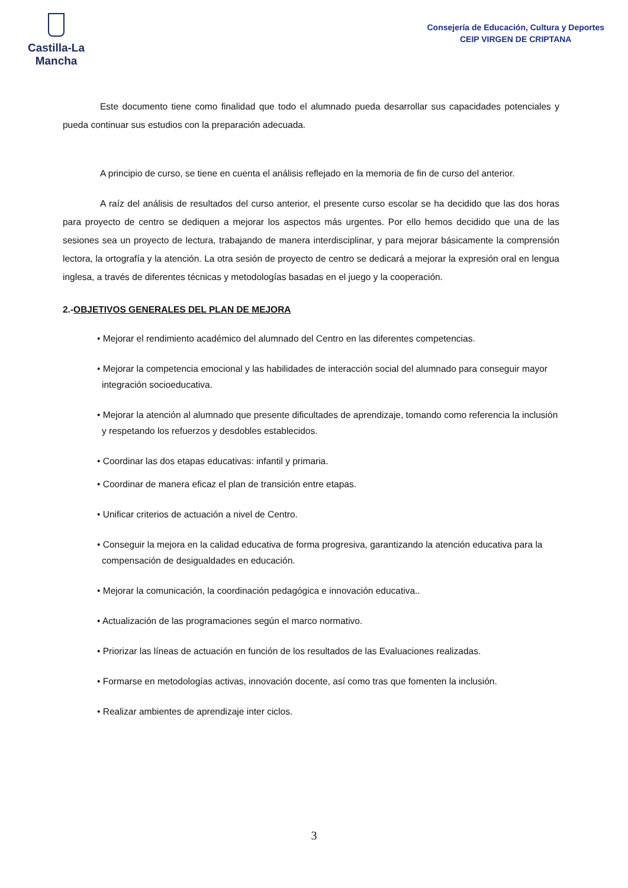Castilla-La Mancha
Consejería de Educación, Cultura y Deportes
CEIP VIRGEN DE CRIPTANA
Este documento tiene como finalidad que todo el alumnado pueda desarrollar sus capacidades potenciales y pueda continuar sus estudios con la preparación adecuada.
A principio de curso, se tiene en cuenta el análisis reflejado en la memoria de fin de curso del anterior.
A raíz del análisis de resultados del curso anterior, el presente curso escolar se ha decidido que las dos horas para proyecto de centro se dediquen a mejorar los aspectos más urgentes. Por ello hemos decidido que una de las sesiones sea un proyecto de lectura, trabajando de manera interdisciplinar, y para mejorar básicamente la comprensión lectora, la ortografía y la atención. La otra sesión de proyecto de centro se dedicará a mejorar la expresión oral en lengua inglesa, a través de diferentes técnicas y metodologías basadas en el juego y la cooperación.
2.-OBJETIVOS GENERALES DEL PLAN DE MEJORA
• Mejorar el rendimiento académico del alumnado del Centro en las diferentes competencias.
• Mejorar la competencia emocional y las habilidades de interacción social del alumnado para conseguir mayor integración socioeducativa.
• Mejorar la atención al alumnado que presente dificultades de aprendizaje, tomando como referencia la inclusión y respetando los refuerzos y desdobles establecidos.
• Coordinar las dos etapas educativas: infantil y primaria.
• Coordinar de manera eficaz el plan de transición entre etapas.
• Unificar criterios de actuación a nivel de Centro.
• Conseguir la mejora en la calidad educativa de forma progresiva, garantizando la atención educativa para la compensación de desigualdades en educación.
• Mejorar la comunicación, la coordinación pedagógica e innovación educativa..
• Actualización de las programaciones según el marco normativo.
• Priorizar las líneas de actuación en función de los resultados de las Evaluaciones realizadas.
• Formarse en metodologías activas, innovación docente, así como tras que fomenten la inclusión.
• Realizar ambientes de aprendizaje inter ciclos.
3